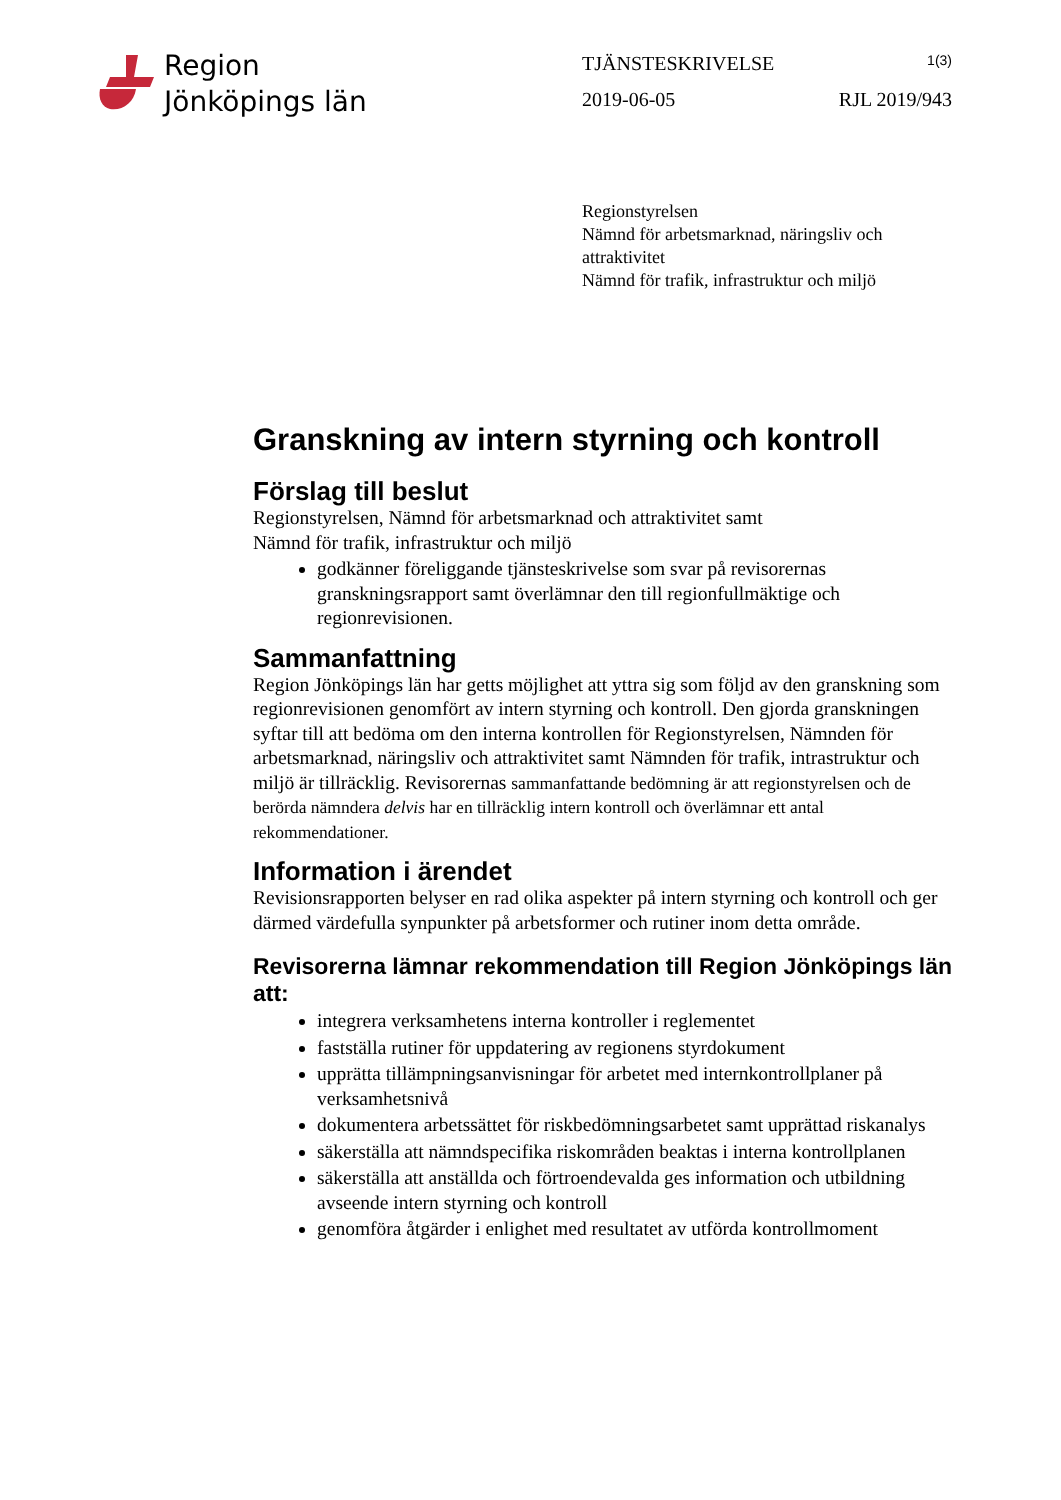Region
Jönköpings län
TJÄNSTESKRIVELSE 1(3)
2019-06-05 RJL 2019/943
Regionstyrelsen
Nämnd för arbetsmarknad, näringsliv och
attraktivitet
Nämnd för trafik, infrastruktur och miljö
Granskning av intern styrning och kontroll
Förslag till beslut
Regionstyrelsen, Nämnd för arbetsmarknad och attraktivitet samt
Nämnd för trafik, infrastruktur och miljö
godkänner föreliggande tjänsteskrivelse som svar på revisorernas granskningsrapport samt överlämnar den till regionfullmäktige och regionrevisionen.
Sammanfattning
Region Jönköpings län har getts möjlighet att yttra sig som följd av den granskning som regionrevisionen genomfört av intern styrning och kontroll. Den gjorda granskningen syftar till att bedöma om den interna kontrollen för Regionstyrelsen, Nämnden för arbetsmarknad, näringsliv och attraktivitet samt Nämnden för trafik, intrastruktur och miljö är tillräcklig. Revisorernas sammanfattande bedömning är att regionstyrelsen och de berörda nämndera delvis har en tillräcklig intern kontroll och överlämnar ett antal rekommendationer.
Information i ärendet
Revisionsrapporten belyser en rad olika aspekter på intern styrning och kontroll och ger därmed värdefulla synpunkter på arbetsformer och rutiner inom detta område.
Revisorerna lämnar rekommendation till Region Jönköpings län att:
integrera verksamhetens interna kontroller i reglementet
fastställa rutiner för uppdatering av regionens styrdokument
upprätta tillämpningsanvisningar för arbetet med internkontrollplaner på verksamhetsnivå
dokumentera arbetssättet för riskbedömningsarbetet samt upprättad riskanalys
säkerställa att nämndspecifika riskområden beaktas i interna kontrollplanen
säkerställa att anställda och förtroendevalda ges information och utbildning avseende intern styrning och kontroll
genomföra åtgärder i enlighet med resultatet av utförda kontrollmoment